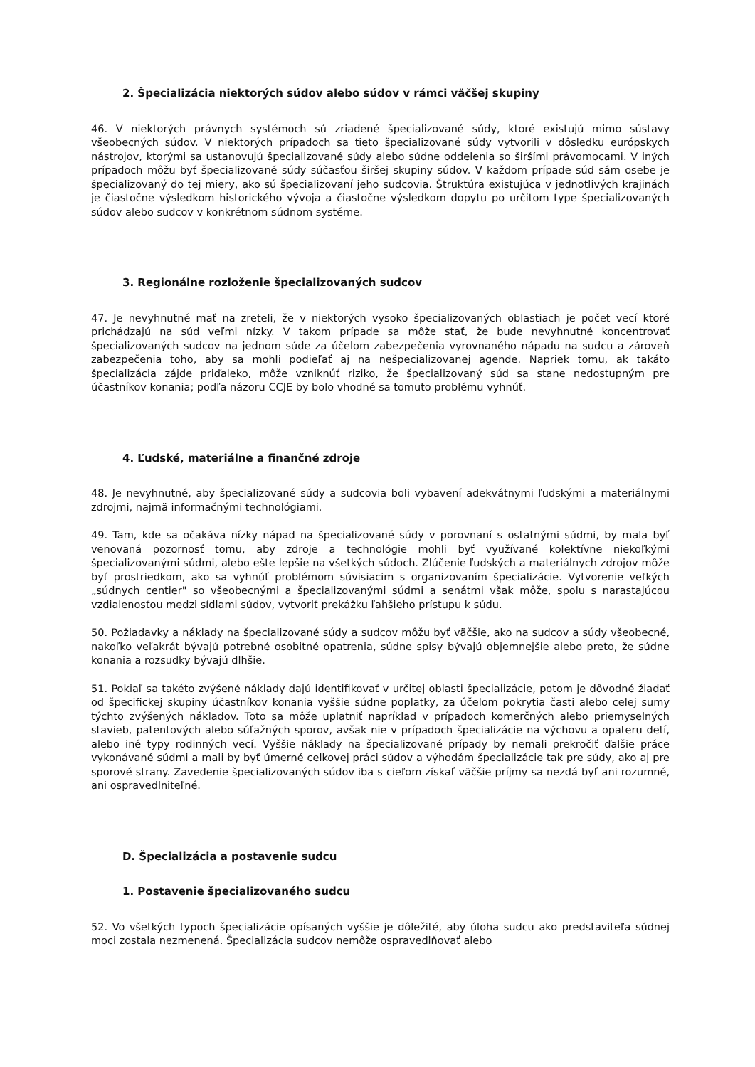2. Špecializácia niektorých súdov alebo súdov v rámci väčšej skupiny
46. V niektorých právnych systémoch sú zriadené špecializované súdy, ktoré existujú mimo sústavy všeobecných súdov. V niektorých prípadoch sa tieto špecializované súdy vytvorili v dôsledku európskych nástrojov, ktorými sa ustanovujú špecializované súdy alebo súdne oddelenia so širšími právomocami. V iných prípadoch môžu byť špecializované súdy súčasťou širšej skupiny súdov. V každom prípade súd sám osebe je špecializovaný do tej miery, ako sú špecializovaní jeho sudcovia. Štruktúra existujúca v jednotlivých krajinách je čiastočne výsledkom historického vývoja a čiastočne výsledkom dopytu po určitom type špecializovaných súdov alebo sudcov v konkrétnom súdnom systéme.
3. Regionálne rozloženie špecializovaných sudcov
47. Je nevyhnutné mať na zreteli, že v niektorých vysoko špecializovaných oblastiach je počet vecí ktoré prichádzajú na súd veľmi nízky. V takom prípade sa môže stať, že bude nevyhnutné koncentrovať špecializovaných sudcov na jednom súde za účelom zabezpečenia vyrovnaného nápadu na sudcu a zároveň zabezpečenia toho, aby sa mohli podieľať aj na nešpecializovanej agende. Napriek tomu, ak takáto špecializácia zájde priďaleko, môže vzniknúť riziko, že špecializovaný súd sa stane nedostupným pre účastníkov konania; podľa názoru CCJE by bolo vhodné sa tomuto problému vyhnúť.
4. Ľudské, materiálne a finančné zdroje
48. Je nevyhnutné, aby špecializované súdy a sudcovia boli vybavení adekvátnymi ľudskými a materiálnymi zdrojmi, najmä informačnými technológiami.
49. Tam, kde sa očakáva nízky nápad na špecializované súdy v porovnaní s ostatnými súdmi, by mala byť venovaná pozornosť tomu, aby zdroje a technológie mohli byť využívané kolektívne niekoľkými špecializovanými súdmi, alebo ešte lepšie na všetkých súdoch. Zlúčenie ľudských a materiálnych zdrojov môže byť prostriedkom, ako sa vyhnúť problémom súvisiacim s organizovaním špecializácie. Vytvorenie veľkých „súdnych centier" so všeobecnými a špecializovanými súdmi a senátmi však môže, spolu s narastajúcou vzdialenosťou medzi sídlami súdov, vytvoriť prekážku ľahšieho prístupu k súdu.
50. Požiadavky a náklady na špecializované súdy a sudcov môžu byť väčšie, ako na sudcov a súdy všeobecné, nakoľko veľakrát bývajú potrebné osobitné opatrenia, súdne spisy bývajú objemnejšie alebo preto, že súdne konania a rozsudky bývajú dlhšie.
51. Pokiaľ sa takéto zvýšené náklady dajú identifikovať v určitej oblasti špecializácie, potom je dôvodné žiadať od špecifickej skupiny účastníkov konania vyššie súdne poplatky, za účelom pokrytia časti alebo celej sumy týchto zvýšených nákladov. Toto sa môže uplatniť napríklad v prípadoch komerčných alebo priemyselných stavieb, patentových alebo súťažných sporov, avšak nie v prípadoch špecializácie na výchovu a opateru detí, alebo iné typy rodinných vecí. Vyššie náklady na špecializované prípady by nemali prekročiť ďalšie práce vykonávané súdmi a mali by byť úmerné celkovej práci súdov a výhodám špecializácie tak pre súdy, ako aj pre sporové strany. Zavedenie špecializovaných súdov iba s cieľom získať väčšie príjmy sa nezdá byť ani rozumné, ani ospravedlniteľné.
D. Špecializácia a postavenie sudcu
1. Postavenie špecializovaného sudcu
52. Vo všetkých typoch špecializácie opísaných vyššie je dôležité, aby úloha sudcu ako predstaviteľa súdnej moci zostala nezmenená. Špecializácia sudcov nemôže ospravedlňovať alebo